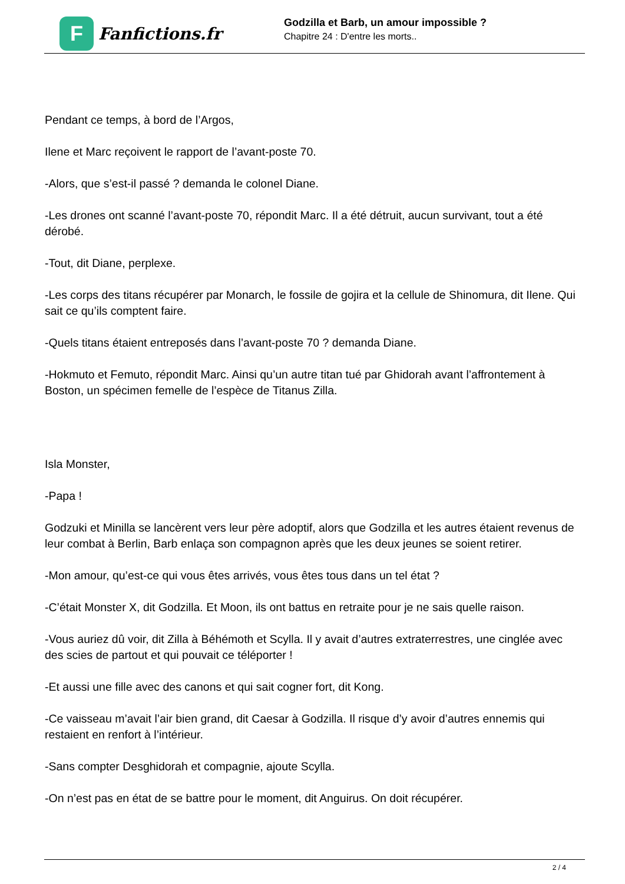F
Fanfictions.fr
Godzilla et Barb, un amour impossible ?
Chapitre 24 : D'entre les morts..
Pendant ce temps, à bord de l’Argos,
Ilene et Marc reçoivent le rapport de l’avant-poste 70.
-Alors, que s’est-il passé ? demanda le colonel Diane.
-Les drones ont scanné l’avant-poste 70, répondit Marc. Il a été détruit, aucun survivant, tout a été dérobé.
-Tout, dit Diane, perplexe.
-Les corps des titans récupérer par Monarch, le fossile de gojira et la cellule de Shinomura, dit Ilene. Qui sait ce qu’ils comptent faire.
-Quels titans étaient entreposés dans l’avant-poste 70 ? demanda Diane.
-Hokmuto et Femuto, répondit Marc. Ainsi qu’un autre titan tué par Ghidorah avant l’affrontement à Boston, un spécimen femelle de l’espèce de Titanus Zilla.
Isla Monster,
-Papa !
Godzuki et Minilla se lancèrent vers leur père adoptif, alors que Godzilla et les autres étaient revenus de leur combat à Berlin, Barb enlaça son compagnon après que les deux jeunes se soient retirer.
-Mon amour, qu’est-ce qui vous êtes arrivés, vous êtes tous dans un tel état ?
-C’était Monster X, dit Godzilla. Et Moon, ils ont battus en retraite pour je ne sais quelle raison.
-Vous auriez dû voir, dit Zilla à Béhémoth et Scylla. Il y avait d’autres extraterrestres, une cinglée avec des scies de partout et qui pouvait ce téléporter !
-Et aussi une fille avec des canons et qui sait cogner fort, dit Kong.
-Ce vaisseau m’avait l’air bien grand, dit Caesar à Godzilla. Il risque d’y avoir d’autres ennemis qui restaient en renfort à l’intérieur.
-Sans compter Desghidorah et compagnie, ajoute Scylla.
-On n’est pas en état de se battre pour le moment, dit Anguirus. On doit récupérer.
2 / 4